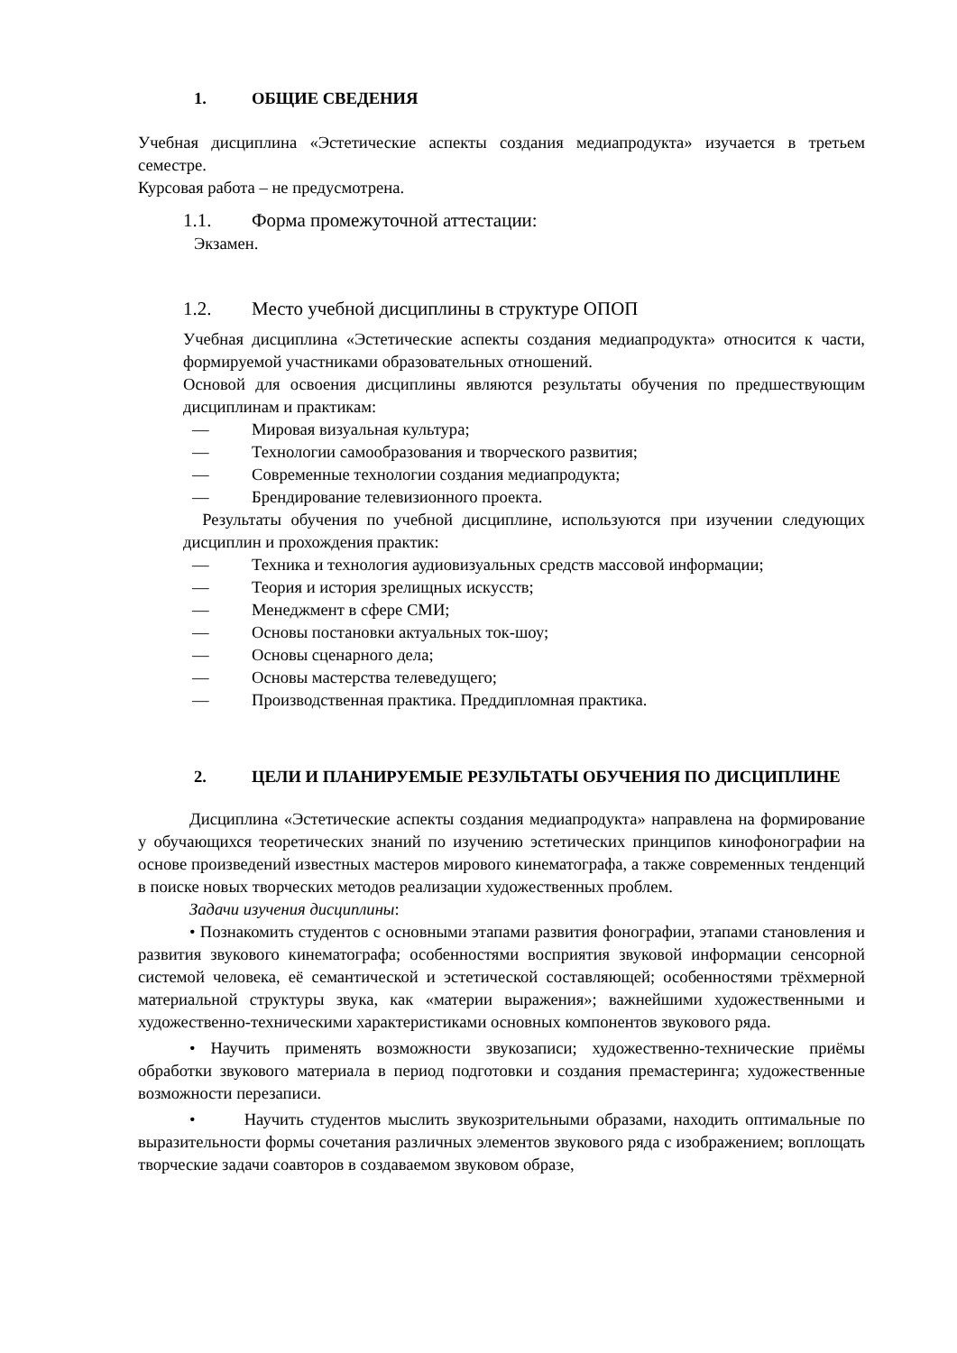1. ОБЩИЕ СВЕДЕНИЯ
Учебная дисциплина «Эстетические аспекты создания медиапродукта» изучается в третьем семестре.
Курсовая работа – не предусмотрена.
1.1. Форма промежуточной аттестации:
Экзамен.
1.2. Место учебной дисциплины в структуре ОПОП
Учебная дисциплина «Эстетические аспекты создания медиапродукта» относится к части, формируемой участниками образовательных отношений.
Основой для освоения дисциплины являются результаты обучения по предшествующим дисциплинам и практикам:
— Мировая визуальная культура;
— Технологии самообразования и творческого развития;
— Современные технологии создания медиапродукта;
— Брендирование телевизионного проекта.
Результаты обучения по учебной дисциплине, используются при изучении следующих дисциплин и прохождения практик:
— Техника и технология аудиовизуальных средств массовой информации;
— Теория и история зрелищных искусств;
— Менеджмент в сфере СМИ;
— Основы постановки актуальных ток-шоу;
— Основы сценарного дела;
— Основы мастерства телеведущего;
— Производственная практика. Преддипломная практика.
2. ЦЕЛИ И ПЛАНИРУЕМЫЕ РЕЗУЛЬТАТЫ ОБУЧЕНИЯ ПО ДИСЦИПЛИНЕ
Дисциплина «Эстетические аспекты создания медиапродукта» направлена на формирование у обучающихся теоретических знаний по изучению эстетических принципов кинофонографии на основе произведений известных мастеров мирового кинематографа, а также современных тенденций в поиске новых творческих методов реализации художественных проблем.
Задачи изучения дисциплины:
• Познакомить студентов с основными этапами развития фонографии, этапами становления и развития звукового кинематографа; особенностями восприятия звуковой информации сенсорной системой человека, её семантической и эстетической составляющей; особенностями трёхмерной материальной структуры звука, как «материи выражения»; важнейшими художественными и художественно-техническими характеристиками основных компонентов звукового ряда.
• Научить применять возможности звукозаписи; художественно-технические приёмы обработки звукового материала в период подготовки и создания премастеринга; художественные возможности перезаписи.
• Научить студентов мыслить звукозрительными образами, находить оптимальные по выразительности формы сочетания различных элементов звукового ряда с изображением; воплощать творческие задачи соавторов в создаваемом звуковом образе,